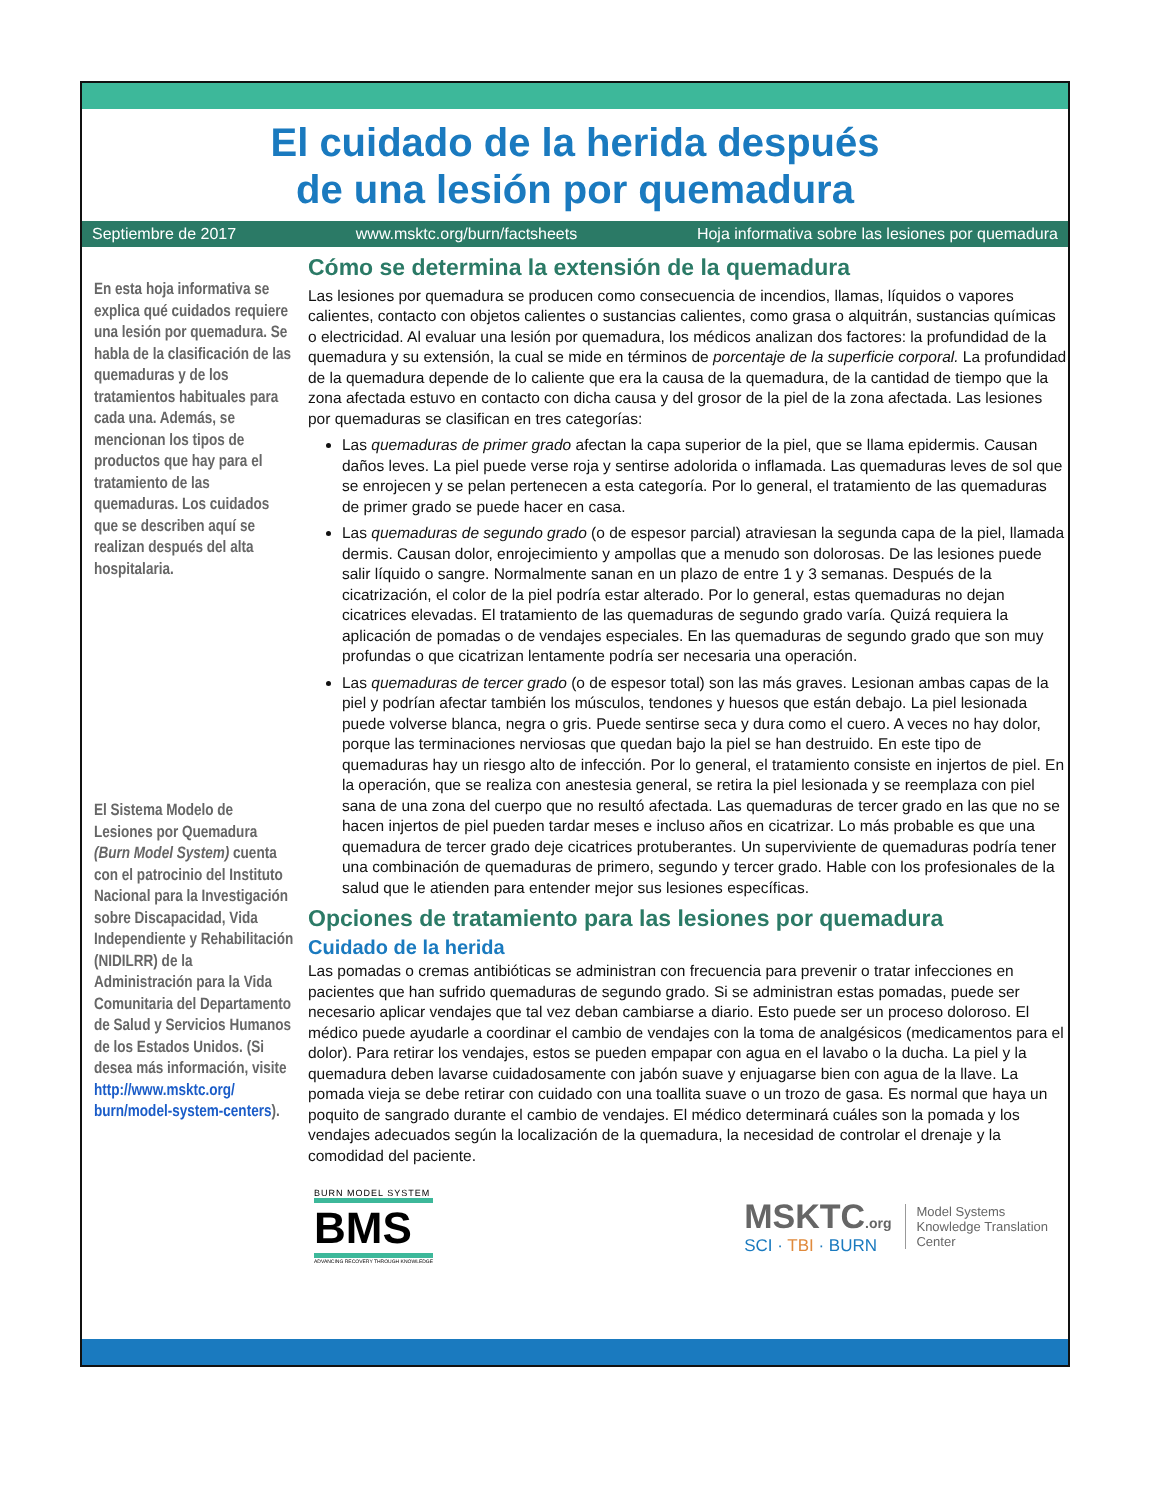El cuidado de la herida después
de una lesión por quemadura
Septiembre de 2017 www.msktc.org/burn/factsheets Hoja informativa sobre las lesiones por quemadura
En esta hoja informativa se explica qué cuidados requiere una lesión por quemadura. Se habla de la clasificación de las quemaduras y de los tratamientos habituales para cada una. Además, se mencionan los tipos de productos que hay para el tratamiento de las quemaduras. Los cuidados que se describen aquí se realizan después del alta hospitalaria.
El Sistema Modelo de Lesiones por Quemadura (Burn Model System) cuenta con el patrocinio del Instituto Nacional para la Investigación sobre Discapacidad, Vida Independiente y Rehabilitación (NIDILRR) de la Administración para la Vida Comunitaria del Departamento de Salud y Servicios Humanos de los Estados Unidos. (Si desea más información, visite http://www.msktc.org/ burn/model-system-centers).
Cómo se determina la extensión de la quemadura
Las lesiones por quemadura se producen como consecuencia de incendios, llamas, líquidos o vapores calientes, contacto con objetos calientes o sustancias calientes, como grasa o alquitrán, sustancias químicas o electricidad. Al evaluar una lesión por quemadura, los médicos analizan dos factores: la profundidad de la quemadura y su extensión, la cual se mide en términos de porcentaje de la superficie corporal. La profundidad de la quemadura depende de lo caliente que era la causa de la quemadura, de la cantidad de tiempo que la zona afectada estuvo en contacto con dicha causa y del grosor de la piel de la zona afectada. Las lesiones por quemaduras se clasifican en tres categorías:
Las quemaduras de primer grado afectan la capa superior de la piel, que se llama epidermis. Causan daños leves. La piel puede verse roja y sentirse adolorida o inflamada. Las quemaduras leves de sol que se enrojecen y se pelan pertenecen a esta categoría. Por lo general, el tratamiento de las quemaduras de primer grado se puede hacer en casa.
Las quemaduras de segundo grado (o de espesor parcial) atraviesan la segunda capa de la piel, llamada dermis. Causan dolor, enrojecimiento y ampollas que a menudo son dolorosas. De las lesiones puede salir líquido o sangre. Normalmente sanan en un plazo de entre 1 y 3 semanas. Después de la cicatrización, el color de la piel podría estar alterado. Por lo general, estas quemaduras no dejan cicatrices elevadas. El tratamiento de las quemaduras de segundo grado varía. Quizá requiera la aplicación de pomadas o de vendajes especiales. En las quemaduras de segundo grado que son muy profundas o que cicatrizan lentamente podría ser necesaria una operación.
Las quemaduras de tercer grado (o de espesor total) son las más graves. Lesionan ambas capas de la piel y podrían afectar también los músculos, tendones y huesos que están debajo. La piel lesionada puede volverse blanca, negra o gris. Puede sentirse seca y dura como el cuero. A veces no hay dolor, porque las terminaciones nerviosas que quedan bajo la piel se han destruido. En este tipo de quemaduras hay un riesgo alto de infección. Por lo general, el tratamiento consiste en injertos de piel. En la operación, que se realiza con anestesia general, se retira la piel lesionada y se reemplaza con piel sana de una zona del cuerpo que no resultó afectada. Las quemaduras de tercer grado en las que no se hacen injertos de piel pueden tardar meses e incluso años en cicatrizar. Lo más probable es que una quemadura de tercer grado deje cicatrices protuberantes. Un superviviente de quemaduras podría tener una combinación de quemaduras de primero, segundo y tercer grado. Hable con los profesionales de la salud que le atienden para entender mejor sus lesiones específicas.
Opciones de tratamiento para las lesiones por quemadura
Cuidado de la herida
Las pomadas o cremas antibióticas se administran con frecuencia para prevenir o tratar infecciones en pacientes que han sufrido quemaduras de segundo grado. Si se administran estas pomadas, puede ser necesario aplicar vendajes que tal vez deban cambiarse a diario. Esto puede ser un proceso doloroso. El médico puede ayudarle a coordinar el cambio de vendajes con la toma de analgésicos (medicamentos para el dolor). Para retirar los vendajes, estos se pueden empapar con agua en el lavabo o la ducha. La piel y la quemadura deben lavarse cuidadosamente con jabón suave y enjuagarse bien con agua de la llave. La pomada vieja se debe retirar con cuidado con una toallita suave o un trozo de gasa. Es normal que haya un poquito de sangrado durante el cambio de vendajes. El médico determinará cuáles son la pomada y los vendajes adecuados según la localización de la quemadura, la necesidad de controlar el drenaje y la comodidad del paciente.
BURN MODEL SYSTEM
BMS
ADVANCING RECOVERY THROUGH KNOWLEDGE
MSKTC.org
SCI · TBI · BURN
Model Systems
Knowledge Translation
Center